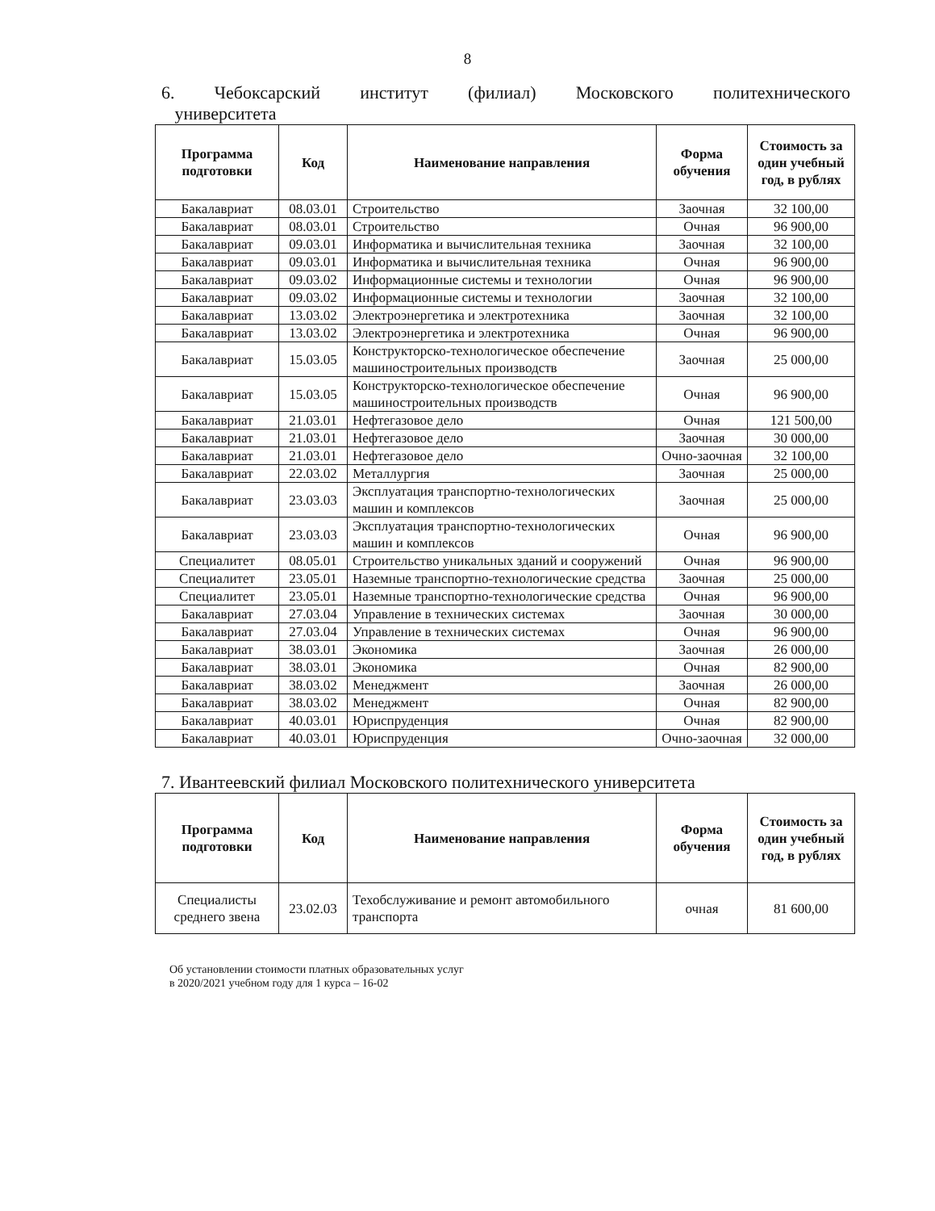8
6. Чебоксарский институт (филиал) Московского политехнического
университета
| Программа подготовки | Код | Наименование направления | Форма обучения | Стоимость за один учебный год, в рублях |
| --- | --- | --- | --- | --- |
| Бакалавриат | 08.03.01 | Строительство | Заочная | 32 100,00 |
| Бакалавриат | 08.03.01 | Строительство | Очная | 96 900,00 |
| Бакалавриат | 09.03.01 | Информатика и вычислительная техника | Заочная | 32 100,00 |
| Бакалавриат | 09.03.01 | Информатика и вычислительная техника | Очная | 96 900,00 |
| Бакалавриат | 09.03.02 | Информационные системы и технологии | Очная | 96 900,00 |
| Бакалавриат | 09.03.02 | Информационные системы и технологии | Заочная | 32 100,00 |
| Бакалавриат | 13.03.02 | Электроэнергетика и электротехника | Заочная | 32 100,00 |
| Бакалавриат | 13.03.02 | Электроэнергетика и электротехника | Очная | 96 900,00 |
| Бакалавриат | 15.03.05 | Конструкторско-технологическое обеспечение машиностроительных производств | Заочная | 25 000,00 |
| Бакалавриат | 15.03.05 | Конструкторско-технологическое обеспечение машиностроительных производств | Очная | 96 900,00 |
| Бакалавриат | 21.03.01 | Нефтегазовое дело | Очная | 121 500,00 |
| Бакалавриат | 21.03.01 | Нефтегазовое дело | Заочная | 30 000,00 |
| Бакалавриат | 21.03.01 | Нефтегазовое дело | Очно-заочная | 32 100,00 |
| Бакалавриат | 22.03.02 | Металлургия | Заочная | 25 000,00 |
| Бакалавриат | 23.03.03 | Эксплуатация транспортно-технологических машин и комплексов | Заочная | 25 000,00 |
| Бакалавриат | 23.03.03 | Эксплуатация транспортно-технологических машин и комплексов | Очная | 96 900,00 |
| Специалитет | 08.05.01 | Строительство уникальных зданий и сооружений | Очная | 96 900,00 |
| Специалитет | 23.05.01 | Наземные транспортно-технологические средства | Заочная | 25 000,00 |
| Специалитет | 23.05.01 | Наземные транспортно-технологические средства | Очная | 96 900,00 |
| Бакалавриат | 27.03.04 | Управление в технических системах | Заочная | 30 000,00 |
| Бакалавриат | 27.03.04 | Управление в технических системах | Очная | 96 900,00 |
| Бакалавриат | 38.03.01 | Экономика | Заочная | 26 000,00 |
| Бакалавриат | 38.03.01 | Экономика | Очная | 82 900,00 |
| Бакалавриат | 38.03.02 | Менеджмент | Заочная | 26 000,00 |
| Бакалавриат | 38.03.02 | Менеджмент | Очная | 82 900,00 |
| Бакалавриат | 40.03.01 | Юриспруденция | Очная | 82 900,00 |
| Бакалавриат | 40.03.01 | Юриспруденция | Очно-заочная | 32 000,00 |
7. Ивантеевский филиал Московского политехнического университета
| Программа подготовки | Код | Наименование направления | Форма обучения | Стоимость за один учебный год, в рублях |
| --- | --- | --- | --- | --- |
| Специалисты среднего звена | 23.02.03 | Техобслуживание и ремонт автомобильного транспорта | очная | 81 600,00 |
Об установлении стоимости платных образовательных услуг
в 2020/2021 учебном году для 1 курса – 16-02